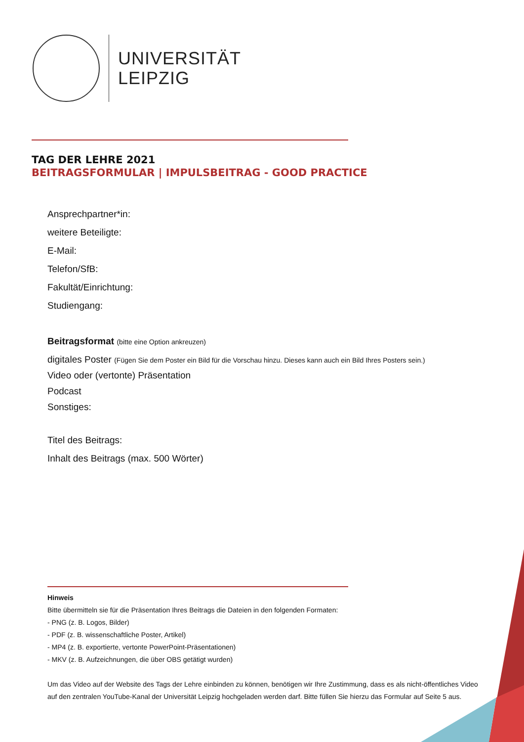UNIVERSITÄT
LEIPZIG
TAG DER LEHRE 2021
BEITRAGSFORMULAR | IMPULSBEITRAG - GOOD PRACTICE
Ansprechpartner*in:
weitere Beteiligte:
E-Mail:
Telefon/SfB:
Fakultät/Einrichtung:
Studiengang:
Beitragsformat (bitte eine Option ankreuzen)
digitales Poster (Fügen Sie dem Poster ein Bild für die Vorschau hinzu. Dieses kann auch ein Bild Ihres Posters sein.)
Video oder (vertonte) Präsentation
Podcast
Sonstiges:
Titel des Beitrags:
Inhalt des Beitrags (max. 500 Wörter)
Hinweis
Bitte übermitteln sie für die Präsentation Ihres Beitrags die Dateien in den folgenden Formaten:
- PNG (z. B. Logos, Bilder)
- PDF (z. B. wissenschaftliche Poster, Artikel)
- MP4 (z. B. exportierte, vertonte PowerPoint-Präsentationen)
- MKV (z. B. Aufzeichnungen, die über OBS getätigt wurden)
Um das Video auf der Website des Tags der Lehre einbinden zu können, benötigen wir Ihre Zustimmung, dass es als nicht-öffentliches Video auf den zentralen YouTube-Kanal der Universität Leipzig hochgeladen werden darf. Bitte füllen Sie hierzu das Formular auf Seite 5 aus.